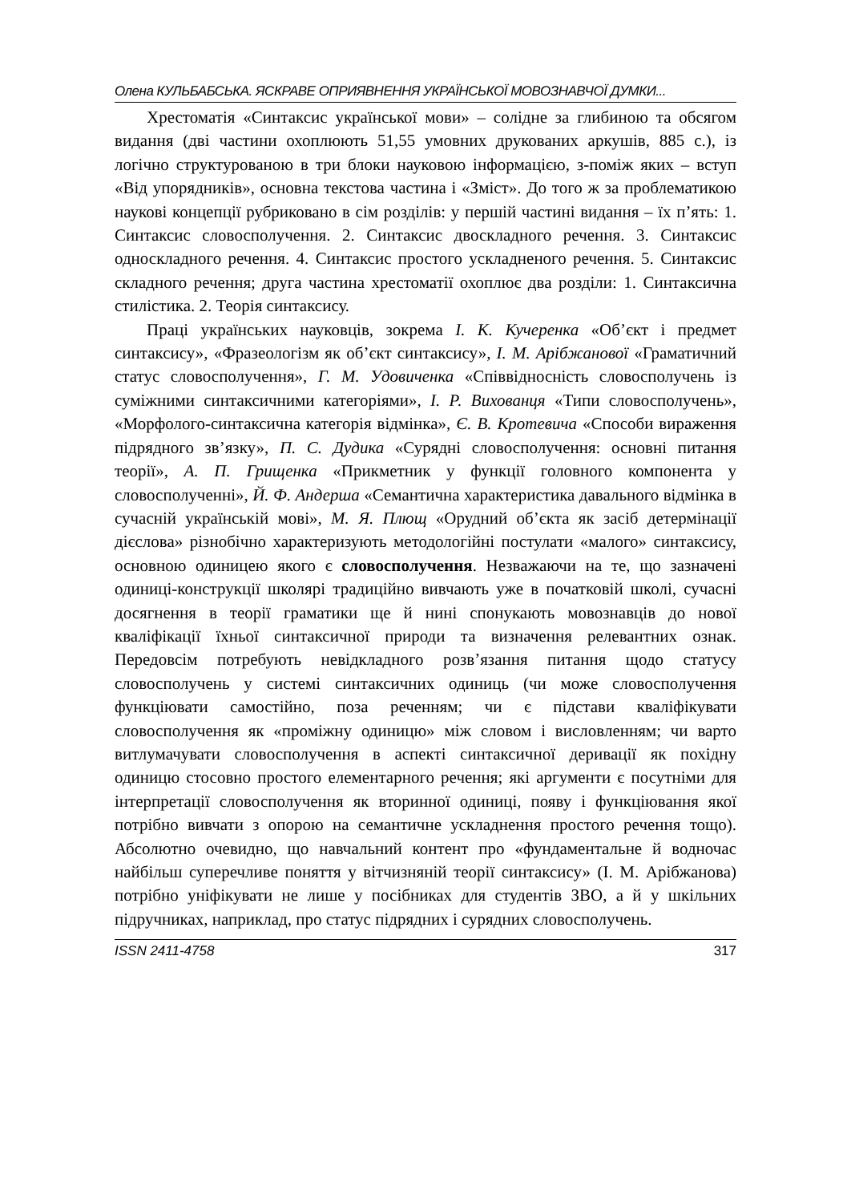Олена КУЛЬБАБСЬКА. ЯСКРАВЕ ОПРИЯВНЕННЯ УКРАЇНСЬКОЇ МОВОЗНАВЧОЇ ДУМКИ...
Хрестоматія «Синтаксис української мови» – солідне за глибиною та обсягом видання (дві частини охоплюють 51,55 умовних друкованих аркушів, 885 с.), із логічно структурованою в три блоки науковою інформацією, з-поміж яких – вступ «Від упорядників», основна текстова частина і «Зміст». До того ж за проблематикою наукові концепції рубриковано в сім розділів: у першій частині видання – їх п’ять: 1. Синтаксис словосполучення. 2. Синтаксис двоскладного речення. 3. Синтаксис односкладного речення. 4. Синтаксис простого ускладненого речення. 5. Синтаксис складного речення; друга частина хрестоматії охоплює два розділи: 1. Синтаксична стилістика. 2. Теорія синтаксису.
Праці українських науковців, зокрема І. К. Кучеренка «Об’єкт і предмет синтаксису», «Фразеологізм як об’єкт синтаксису», І. М. Арібжанової «Граматичний статус словосполучення», Г. М. Удовиченка «Співвідносність словосполучень із суміжними синтаксичними категоріями», І. Р. Вихованця «Типи словосполучень», «Морфолого-синтаксична категорія відмінка», Є. В. Кротевича «Способи вираження підрядного зв’язку», П. С. Дудика «Сурядні словосполучення: основні питання теорії», А. П. Грищенка «Прикметник у функції головного компонента у словосполученні», Й. Ф. Андерша «Семантична характеристика давального відмінка в сучасній українській мові», М. Я. Плющ «Орудний об’єкта як засіб детермінації дієслова» різнобічно характеризують методологійні постулати «малого» синтаксису, основною одиницею якого є словосполучення. Незважаючи на те, що зазначені одиниці-конструкції школярі традиційно вивчають уже в початковій школі, сучасні досягнення в теорії граматики ще й нині спонукають мовознавців до нової кваліфікації їхньої синтаксичної природи та визначення релевантних ознак. Передовсім потребують невідкладного розв’язання питання щодо статусу словосполучень у системі синтаксичних одиниць (чи може словосполучення функціювати самостійно, поза реченням; чи є підстави кваліфікувати словосполучення як «проміжну одиницю» між словом і висловленням; чи варто витлумачувати словосполучення в аспекті синтаксичної деривації як похідну одиницю стосовно простого елементарного речення; які аргументи є посутніми для інтерпретації словосполучення як вторинної одиниці, появу і функціювання якої потрібно вивчати з опорою на семантичне ускладнення простого речення тощо). Абсолютно очевидно, що навчальний контент про «фундаментальне й водночас найбільш суперечливе поняття у вітчизняній теорії синтаксису» (І. М. Арібжанова) потрібно уніфікувати не лише у посібниках для студентів ЗВО, а й у шкільних підручниках, наприклад, про статус підрядних і сурядних словосполучень.
ISSN 2411-4758 317